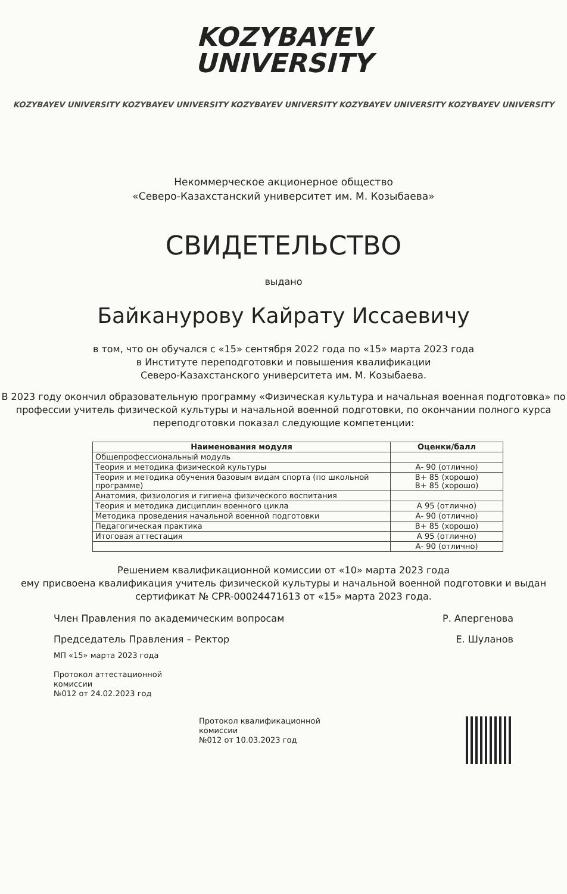KOZYBAYEV
UNIVERSITY
KOZYBAYEV UNIVERSITY KOZYBAYEV UNIVERSITY KOZYBAYEV UNIVERSITY KOZYBAYEV UNIVERSITY KOZYBAYEV UNIVERSITY
Некоммерческое акционерное общество
«Северо-Казахстанский университет им. М. Козыбаева»
СВИДЕТЕЛЬСТВО
выдано
Байканурову Кайрату Иссаевичу
в том, что он обучался с «15» сентября 2022 года по «15» марта 2023 года
в Институте переподготовки и повышения квалификации
Северо-Казахстанского университета им. М. Козыбаева.
В 2023 году окончил образовательную программу «Физическая культура и начальная военная подготовка» по профессии учитель физической культуры и начальной военной подготовки, по окончании полного курса переподготовки показал следующие компетенции:
| Наименования модуля | Оценки/балл |
| --- | --- |
| Общепрофессиональный модуль | |
| Теория и методика физической культуры | А- 90 (отлично) |
| Теория и методика обучения базовым видам спорта (по школьной программе) | В+ 85 (хорошо) В+ 85 (хорошо) |
| Анатомия, физиология и гигиена физического воспитания | |
| Теория и методика дисциплин военного цикла | А 95 (отлично) |
| Методика проведения начальной военной подготовки | А- 90 (отлично) |
| Педагогическая практика | В+ 85 (хорошо) |
| Итоговая аттестация | А 95 (отлично) |
| | А- 90 (отлично) |
Решением квалификационной комиссии от «10» марта 2023 года
ему присвоена квалификация учитель физической культуры и начальной военной подготовки и выдан сертификат № CPR-00024471613 от «15» марта 2023 года.
Член Правления по академическим вопросам Р. Апергенова
Председатель Правления – Ректор Е. Шуланов
МП «15» марта 2023 года
Протокол аттестационной
комиссии
№012 от 24.02.2023 год
Протокол квалификационной
комиссии
№012 от 10.03.2023 год